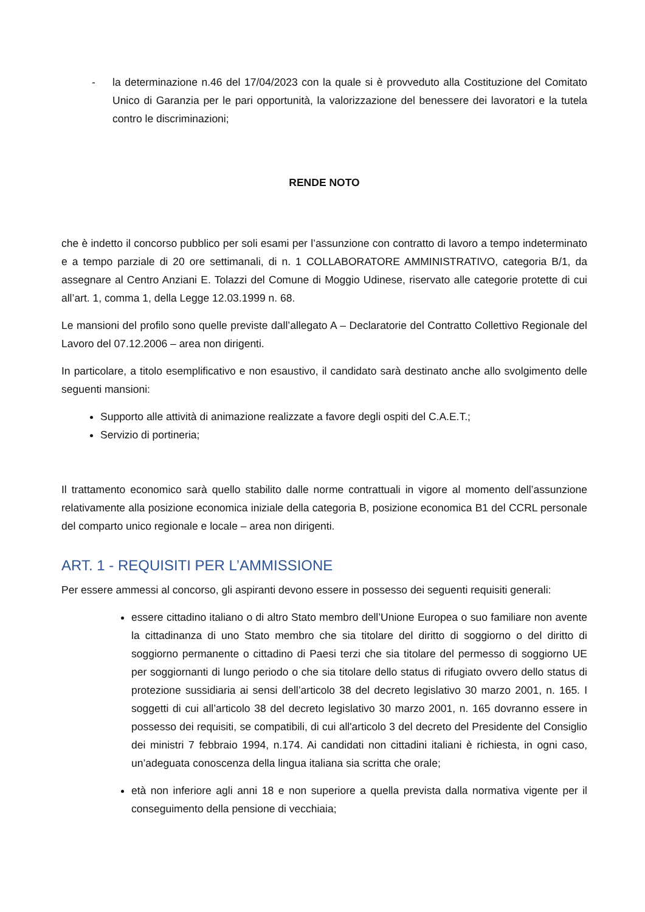- la determinazione n.46 del 17/04/2023 con la quale si è provveduto alla Costituzione del Comitato Unico di Garanzia per le pari opportunità, la valorizzazione del benessere dei lavoratori e la tutela contro le discriminazioni;
RENDE NOTO
che è indetto il concorso pubblico per soli esami per l’assunzione con contratto di lavoro a tempo indeterminato e a tempo parziale di 20 ore settimanali, di n. 1 COLLABORATORE AMMINISTRATIVO, categoria B/1, da assegnare al Centro Anziani E. Tolazzi del Comune di Moggio Udinese, riservato alle categorie protette di cui all’art. 1, comma 1, della Legge 12.03.1999 n. 68.
Le mansioni del profilo sono quelle previste dall’allegato A – Declaratorie del Contratto Collettivo Regionale del Lavoro del 07.12.2006 – area non dirigenti.
In particolare, a titolo esemplificativo e non esaustivo, il candidato sarà destinato anche allo svolgimento delle seguenti mansioni:
Supporto alle attività di animazione realizzate a favore degli ospiti del C.A.E.T.;
Servizio di portineria;
Il trattamento economico sarà quello stabilito dalle norme contrattuali in vigore al momento dell’assunzione relativamente alla posizione economica iniziale della categoria B, posizione economica B1 del CCRL personale del comparto unico regionale e locale – area non dirigenti.
ART. 1 - REQUISITI PER L’AMMISSIONE
Per essere ammessi al concorso, gli aspiranti devono essere in possesso dei seguenti requisiti generali:
essere cittadino italiano o di altro Stato membro dell’Unione Europea o suo familiare non avente la cittadinanza di uno Stato membro che sia titolare del diritto di soggiorno o del diritto di soggiorno permanente o cittadino di Paesi terzi che sia titolare del permesso di soggiorno UE per soggiornanti di lungo periodo o che sia titolare dello status di rifugiato ovvero dello status di protezione sussidiaria ai sensi dell’articolo 38 del decreto legislativo 30 marzo 2001, n. 165. I soggetti di cui all’articolo 38 del decreto legislativo 30 marzo 2001, n. 165 dovranno essere in possesso dei requisiti, se compatibili, di cui all'articolo 3 del decreto del Presidente del Consiglio dei ministri 7 febbraio 1994, n.174. Ai candidati non cittadini italiani è richiesta, in ogni caso, un’adeguata conoscenza della lingua italiana sia scritta che orale;
età non inferiore agli anni 18 e non superiore a quella prevista dalla normativa vigente per il conseguimento della pensione di vecchiaia;